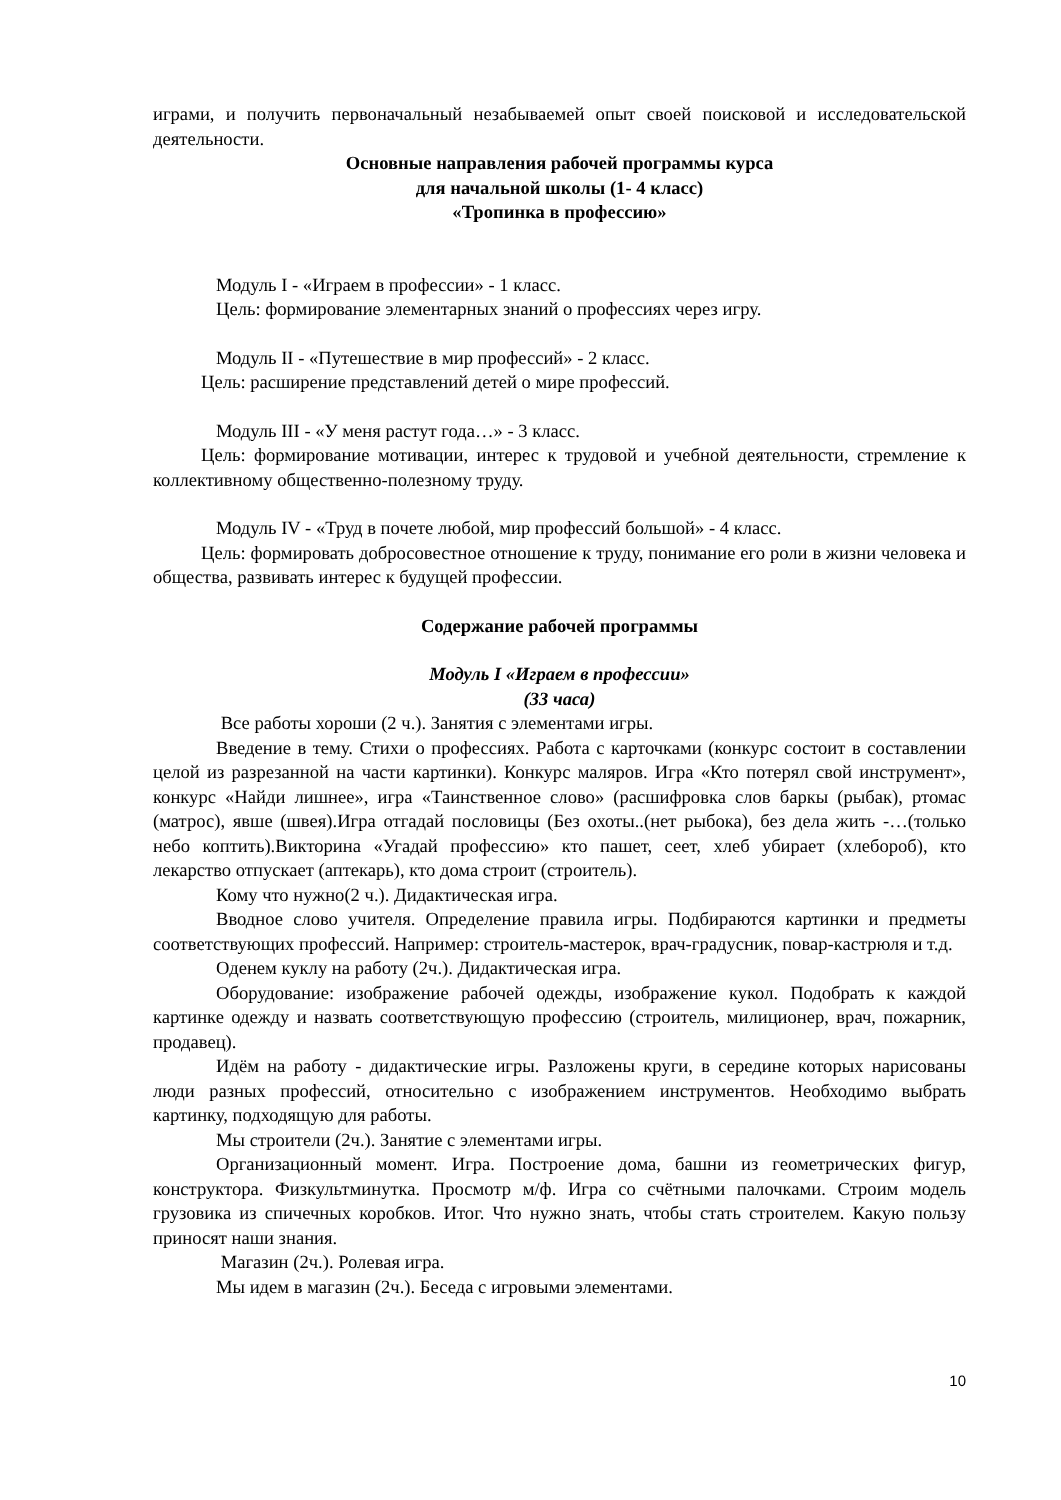играми, и получить первоначальный незабываемей опыт своей поисковой и исследовательской деятельности.
Основные направления рабочей программы курса
для начальной школы (1- 4 класс)
«Тропинка в профессию»
Модуль I - «Играем в профессии» - 1 класс.
Цель: формирование элементарных знаний о профессиях через игру.
Модуль II - «Путешествие в мир профессий» - 2 класс.
Цель: расширение представлений детей о мире профессий.
Модуль III - «У меня растут года…» - 3 класс.
Цель: формирование мотивации, интерес к трудовой и учебной деятельности, стремление к коллективному общественно-полезному труду.
Модуль IV - «Труд в почете любой, мир профессий большой» - 4 класс.
Цель: формировать добросовестное отношение к труду, понимание его роли в жизни человека и общества, развивать интерес к будущей профессии.
Содержание рабочей программы
Модуль I «Играем в профессии»
(33 часа)
Все работы хороши (2 ч.). Занятия с элементами игры.
Введение в тему. Стихи о профессиях. Работа с карточками (конкурс состоит в составлении целой из разрезанной на части картинки). Конкурс маляров. Игра «Кто потерял свой инструмент», конкурс «Найди лишнее», игра «Таинственное слово» (расшифровка слов баркы (рыбак), ртомас (матрос), явше (швея).Игра отгадай пословицы (Без охоты..(нет рыбока), без дела жить -…(только небо коптить).Викторина «Угадай профессию» кто пашет, сеет, хлеб убирает (хлебороб), кто лекарство отпускает (аптекарь), кто дома строит (строитель).
Кому что нужно(2 ч.). Дидактическая игра.
Вводное слово учителя. Определение правила игры. Подбираются картинки и предметы соответствующих профессий. Например: строитель-мастерок, врач-градусник, повар-кастрюля и т.д.
Оденем куклу на работу (2ч.). Дидактическая игра.
Оборудование: изображение рабочей одежды, изображение кукол. Подобрать к каждой картинке одежду и назвать соответствующую профессию (строитель, милиционер, врач, пожарник, продавец).
Идём на работу - дидактические игры. Разложены круги, в середине которых нарисованы люди разных профессий, относительно с изображением инструментов. Необходимо выбрать картинку, подходящую для работы.
Мы строители (2ч.). Занятие с элементами игры.
Организационный момент. Игра. Построение дома, башни из геометрических фигур, конструктора. Физкультминутка. Просмотр м/ф. Игра со счётными палочками. Строим модель грузовика из спичечных коробков. Итог. Что нужно знать, чтобы стать строителем. Какую пользу приносят наши знания.
Магазин (2ч.). Ролевая игра.
Мы идем в магазин (2ч.). Беседа с игровыми элементами.
10